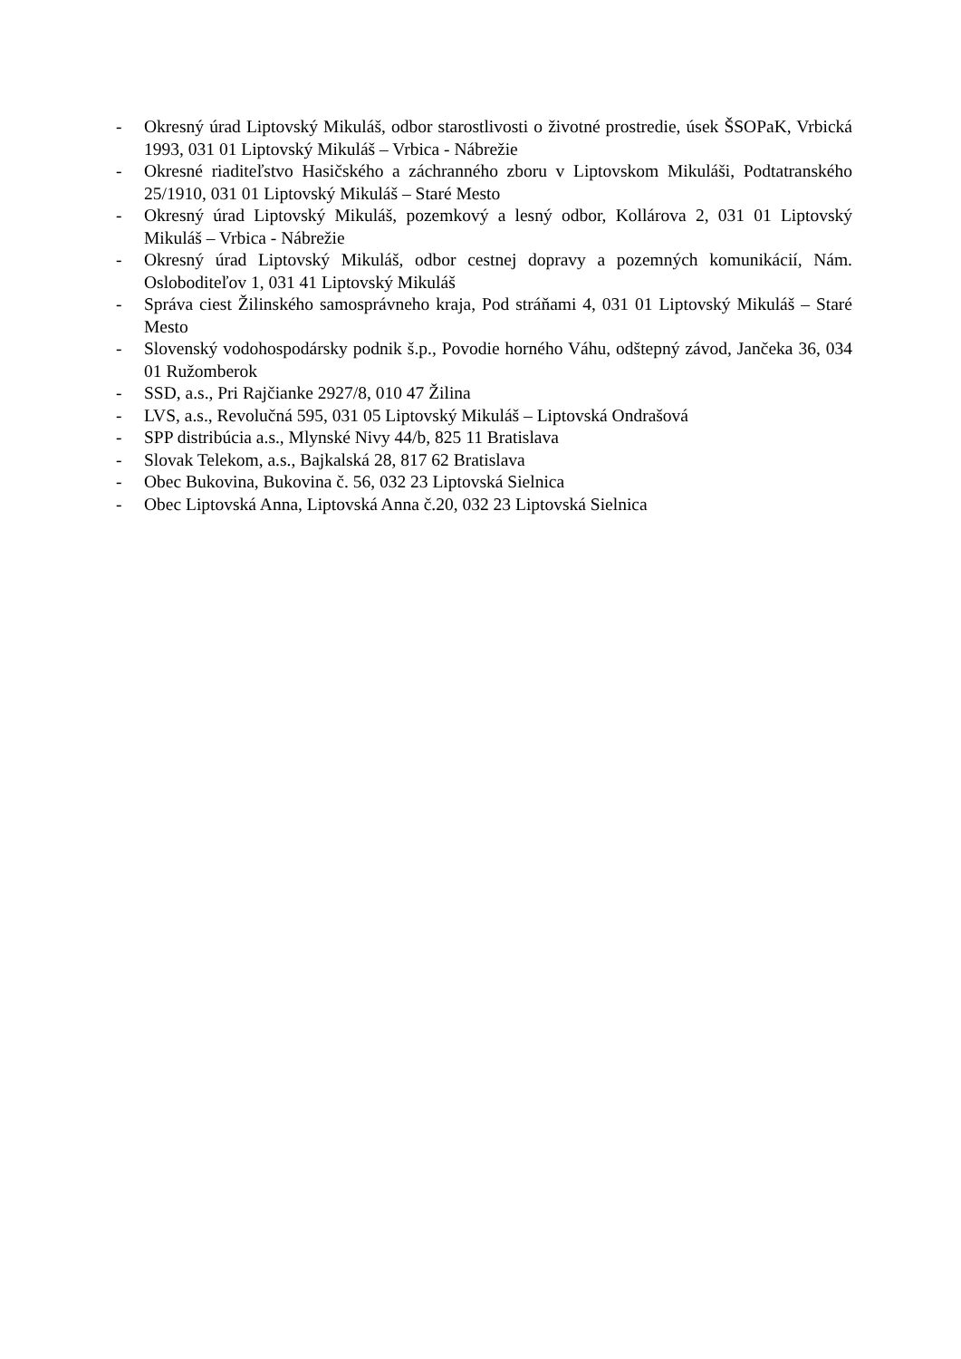- Okresný úrad Liptovský Mikuláš, odbor starostlivosti o životné prostredie, úsek ŠSOPaK, Vrbická 1993, 031 01 Liptovský Mikuláš – Vrbica - Nábrežie
- Okresné riaditeľstvo Hasičského a záchranného zboru v Liptovskom Mikuláši, Podtatranského 25/1910, 031 01 Liptovský Mikuláš – Staré Mesto
- Okresný úrad Liptovský Mikuláš, pozemkový a lesný odbor, Kollárova 2, 031 01 Liptovský Mikuláš – Vrbica - Nábrežie
- Okresný úrad Liptovský Mikuláš, odbor cestnej dopravy a pozemných komunikácií, Nám. Osloboditeľov 1, 031 41 Liptovský Mikuláš
- Správa ciest Žilinského samosprávneho kraja, Pod stráňami 4, 031 01 Liptovský Mikuláš – Staré Mesto
- Slovenský vodohospodársky podnik š.p., Povodie horného Váhu, odštepný závod, Jančeka 36, 034 01 Ružomberok
- SSD, a.s., Pri Rajčianke 2927/8, 010 47 Žilina
- LVS, a.s., Revolučná 595, 031 05 Liptovský Mikuláš – Liptovská Ondrašová
- SPP distribúcia a.s., Mlynské Nivy 44/b, 825 11 Bratislava
- Slovak Telekom, a.s., Bajkalská 28, 817 62 Bratislava
- Obec Bukovina, Bukovina č. 56, 032 23 Liptovská Sielnica
- Obec Liptovská Anna, Liptovská Anna č.20, 032 23 Liptovská Sielnica